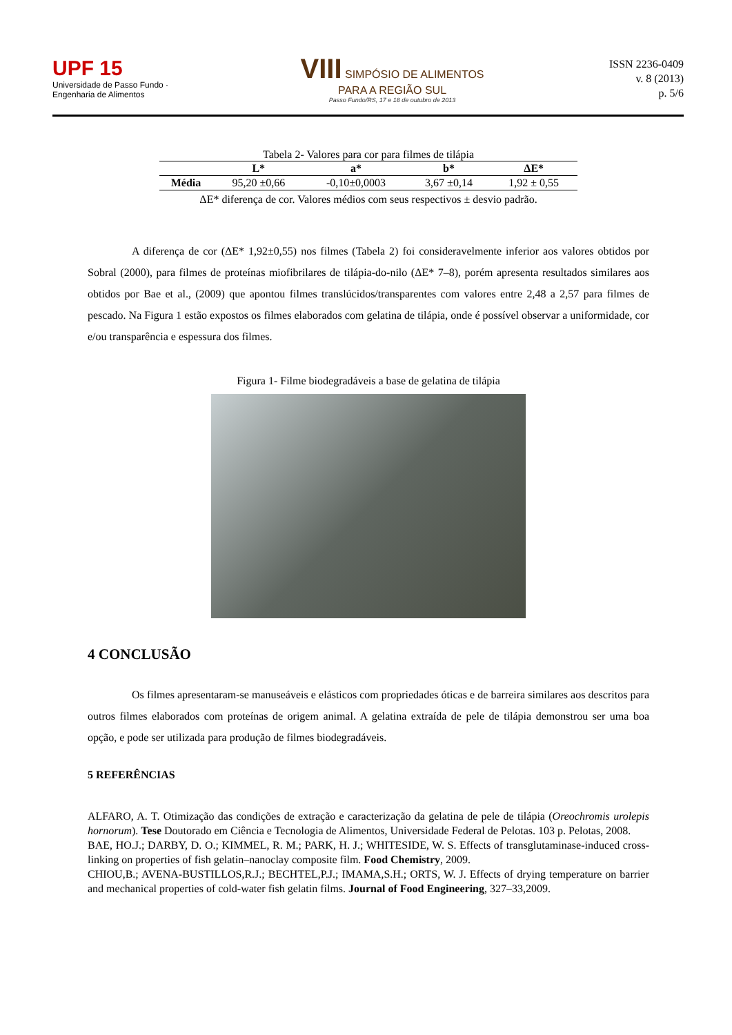UPF 15
Universidade de Passo Fundo · Engenharia de Alimentos
VIII SIMPÓSIO DE ALIMENTOS
PARA A REGIÃO SUL
Passo Fundo/RS, 17 e 18 de outubro de 2013
ISSN 2236-0409
v. 8 (2013)
p. 5/6
Tabela 2- Valores para cor para filmes de tilápia
| | L* | a* | b* | ΔE* |
| --- | --- | --- | --- | --- |
| Média | 95,20 ±0,66 | -0,10±0,0003 | 3,67 ±0,14 | 1,92 ± 0,55 |
ΔE* diferença de cor. Valores médios com seus respectivos ± desvio padrão.
A diferença de cor (ΔE* 1,92±0,55) nos filmes (Tabela 2) foi consideravelmente inferior aos valores obtidos por Sobral (2000), para filmes de proteínas miofibrilares de tilápia-do-nilo (ΔE* 7–8), porém apresenta resultados similares aos obtidos por Bae et al., (2009) que apontou filmes translúcidos/transparentes com valores entre 2,48 a 2,57 para filmes de pescado. Na Figura 1 estão expostos os filmes elaborados com gelatina de tilápia, onde é possível observar a uniformidade, cor e/ou transparência e espessura dos filmes.
Figura 1- Filme biodegradáveis a base de gelatina de tilápia
4 CONCLUSÃO
Os filmes apresentaram-se manuseáveis e elásticos com propriedades óticas e de barreira similares aos descritos para outros filmes elaborados com proteínas de origem animal. A gelatina extraída de pele de tilápia demonstrou ser uma boa opção, e pode ser utilizada para produção de filmes biodegradáveis.
5 REFERÊNCIAS
ALFARO, A. T. Otimização das condições de extração e caracterização da gelatina de pele de tilápia (Oreochromis urolepis hornorum). Tese Doutorado em Ciência e Tecnologia de Alimentos, Universidade Federal de Pelotas. 103 p. Pelotas, 2008.
BAE, HO.J.; DARBY, D. O.; KIMMEL, R. M.; PARK, H. J.; WHITESIDE, W. S. Effects of transglutaminase-induced cross-linking on properties of fish gelatin–nanoclay composite film. Food Chemistry, 2009.
CHIOU,B.; AVENA-BUSTILLOS,R.J.; BECHTEL,P.J.; IMAMA,S.H.; ORTS, W. J. Effects of drying temperature on barrier and mechanical properties of cold-water fish gelatin films. Journal of Food Engineering, 327–33,2009.